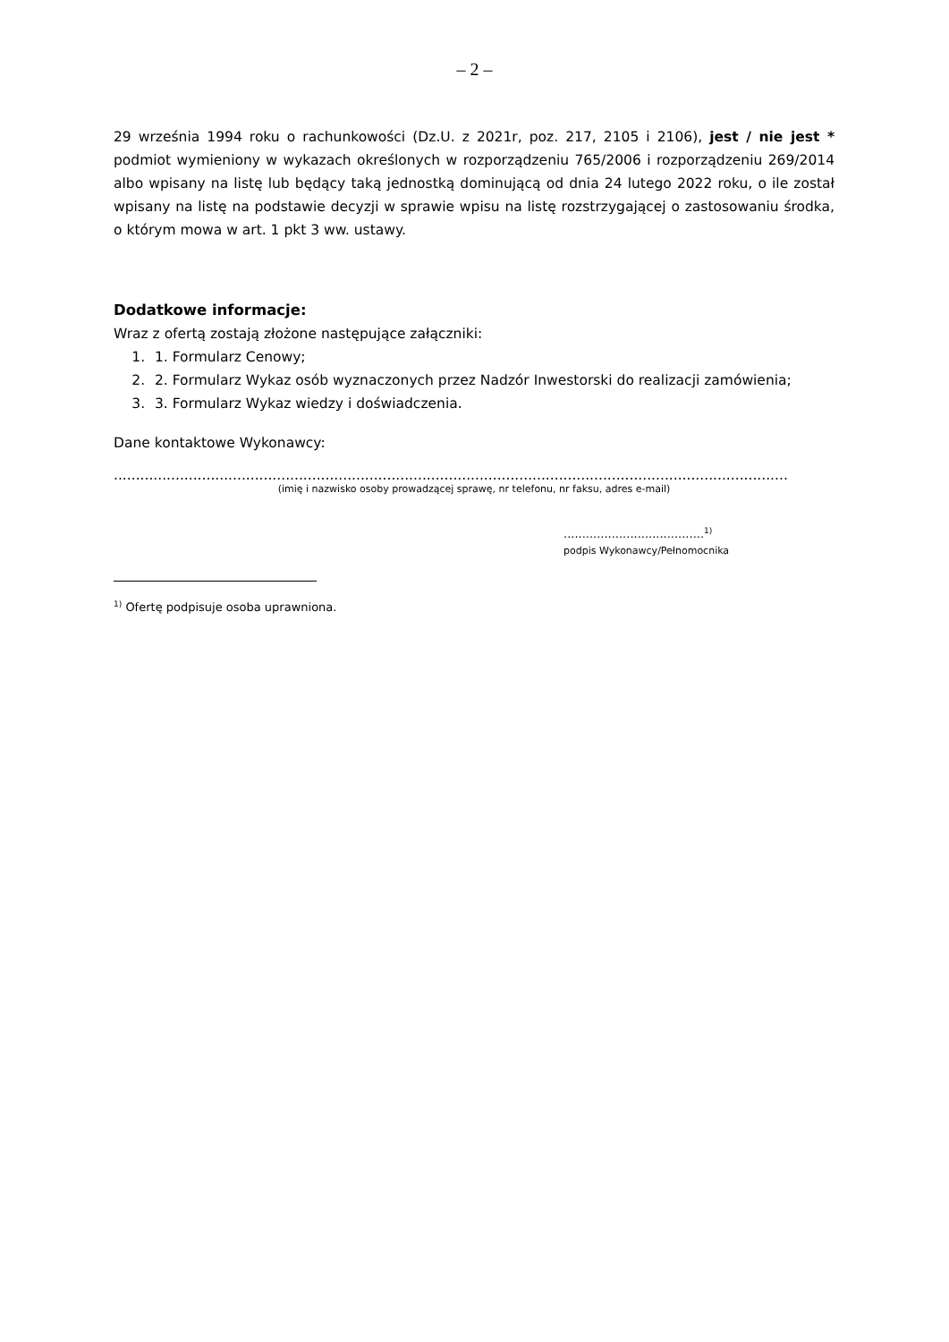– 2 –
29 września 1994 roku o rachunkowości (Dz.U. z 2021r, poz. 217, 2105 i 2106), jest / nie jest * podmiot wymieniony w wykazach określonych w rozporządzeniu 765/2006 i rozporządzeniu 269/2014 albo wpisany na listę lub będący taką jednostką dominującą od dnia 24 lutego 2022 roku, o ile został wpisany na listę na podstawie decyzji w sprawie wpisu na listę rozstrzygającej o zastosowaniu środka, o którym mowa w art. 1 pkt 3 ww. ustawy.
Dodatkowe informacje:
Wraz z ofertą zostają złożone następujące załączniki:
1. 1. Formularz Cenowy;
2. 2. Formularz Wykaz osób wyznaczonych przez Nadzór Inwestorski do realizacji zamówienia;
3. 3. Formularz Wykaz wiedzy i doświadczenia.
Dane kontaktowe Wykonawcy:
.........................................................................................................................................................
(imię i nazwisko osoby prowadzącej sprawę, nr telefonu, nr faksu, adres e-mail)
......................................<sup>1)</sup>
podpis Wykonawcy/Pełnomocnika
<sup>1)</sup> Ofertę podpisuje osoba uprawniona.